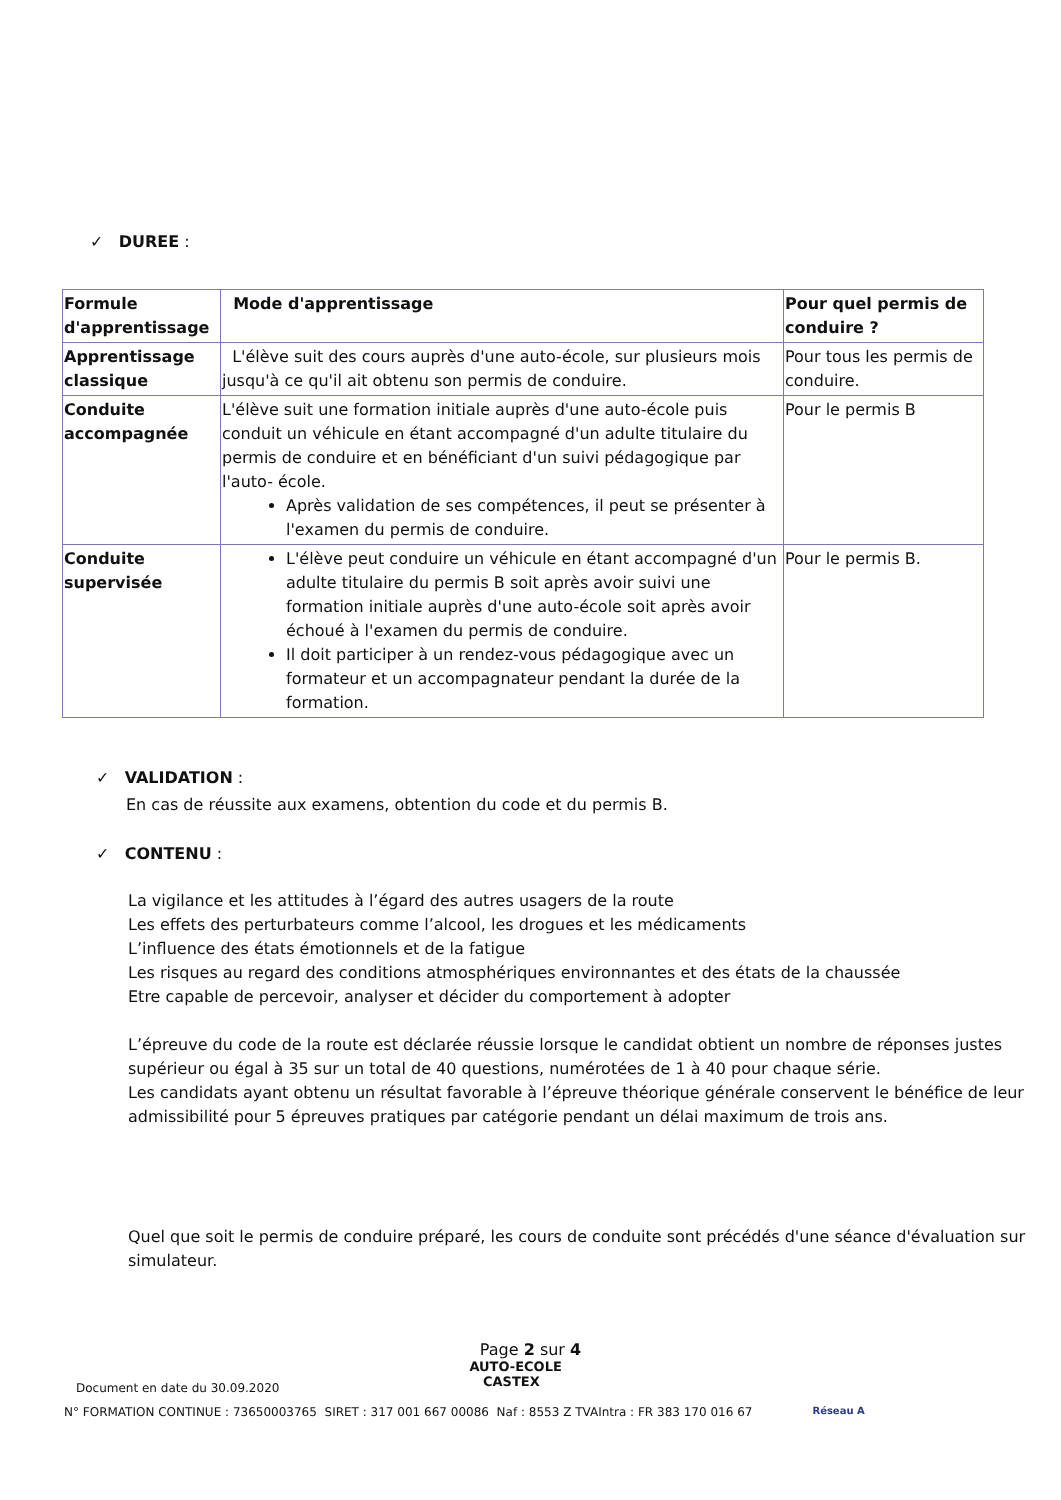✓ DUREE :
| Formule d'apprentissage | Mode d'apprentissage | Pour quel permis de conduire ? |
| --- | --- | --- |
| Apprentissage classique | L'élève suit des cours auprès d'une auto-école, sur plusieurs mois jusqu'à ce qu'il ait obtenu son permis de conduire. | Pour tous les permis de conduire. |
| Conduite accompagnée | L'élève suit une formation initiale auprès d'une auto-école puis conduit un véhicule en étant accompagné d'un adulte titulaire du permis de conduire et en bénéficiant d'un suivi pédagogique par l'auto- école. Après validation de ses compétences, il peut se présenter à l'examen du permis de conduire. | Pour le permis B |
| Conduite supervisée | L'élève peut conduire un véhicule en étant accompagné d'un adulte titulaire du permis B soit après avoir suivi une formation initiale auprès d'une auto-école soit après avoir échoué à l'examen du permis de conduire. Il doit participer à un rendez-vous pédagogique avec un formateur et un accompagnateur pendant la durée de la formation. | Pour le permis B. |
✓ VALIDATION :
En cas de réussite aux examens, obtention du code et du permis B.
✓ CONTENU :
La vigilance et les attitudes à l’égard des autres usagers de la route
Les effets des perturbateurs comme l’alcool, les drogues et les médicaments
L’influence des états émotionnels et de la fatigue
Les risques au regard des conditions atmosphériques environnantes et des états de la chaussée
Etre capable de percevoir, analyser et décider du comportement à adopter
L’épreuve du code de la route est déclarée réussie lorsque le candidat obtient un nombre de réponses justes supérieur ou égal à 35 sur un total de 40 questions, numérotées de 1 à 40 pour chaque série.
Les candidats ayant obtenu un résultat favorable à l’épreuve théorique générale conservent le bénéfice de leur admissibilité pour 5 épreuves pratiques par catégorie pendant un délai maximum de trois ans.
Quel que soit le permis de conduire préparé, les cours de conduite sont précédés d'une séance d'évaluation sur simulateur.
Page 2 sur 4
Document en date du 30.09.2020 AUTO-ECOLE
CASTEX
N° FORMATION CONTINUE : 73650003765 SIRET : 317 001 667 00086 Naf : 8553 Z TVAIntra : FR 383 170 016 67 Réseau A